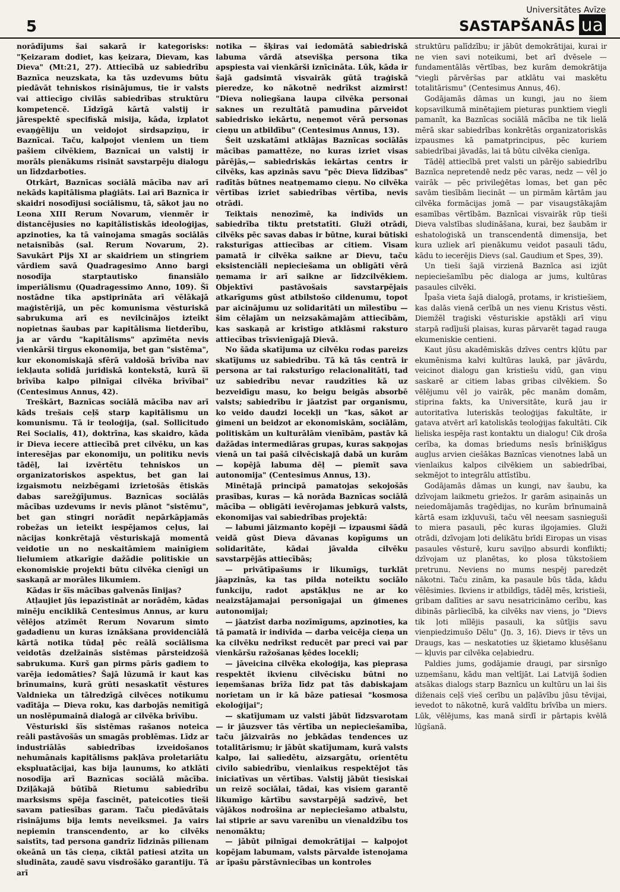5
Universitātes Avīze
SASTAPŠANĀS ua
norādījums šai sakarā ir kategorisks: "Ķeizaram dodiet, kas ķeizara, Dievam, kas Dieva" (Mt:21, 27). Attiecībā uz sabiedrību Baznīca neuzskata, ka tās uzdevums būtu piedāvāt tehniskos risinājumus, tie ir valsts vai attiecīgo civilās sabiedrības struktūru kompetencē. Līdzīgā kārtā valstij ir jārespektē specifiskā misija, kāda, izplatot evaņģēliju un veidojot sirdsapziņu, ir Baznīcai. Taču, kalpojot vieniem un tiem pašiem cilvēkiem, Baznīcai un valstij ir morāls pienākums risināt savstarpēju dialogu un līdzdarboties.
Otrkārt, Baznīcas sociālā mācība nav arī nekāds kapitālisma plaģiāts. Lai arī Baznīca ir skaidri nosodījusi sociālismu, tā, sākot jau no Leona XIII Rerum Novarum, vienmēr ir distancējusies no kapitālistiskās ideoloģijas, apzinoties, ka tā vainojama smagās sociālās netaisnībās (sal. Rerum Novarum, 2). Savukārt Pijs XI ar skaidriem un stingriem vārdiem savā Quadragesimo Anno bargi nosodīja starptautisko finansiālo imperiālismu (Quadragessimo Anno, 109). Šī nostādne tika apstiprināta arī vēlākajā maģistērijā, un pēc komunisma vēsturiskā sabrukuma arī es nevilcinājos izteikt nopietnas šaubas par kapitālisma lietderību, ja ar vārdu "kapitālisms" apzīmēta nevis vienkārši tirgus ekonomija, bet gan "sistēma", kur ekonomiskajā sfērā valdošā brīvība nav iekļauta solidā juridiskā kontekstā, kurā šī brīvība kalpo pilnīgai cilvēka brīvībai" (Centesimus Annus, 42).
Treškārt, Baznīcas sociālā mācība nav arī kāds trešais ceļš starp kapitālismu un komunismu. Tā ir teoloģija, (sal. Sollicitudo Rei Socialis, 41), doktrīna, kas skaidro, kāda ir Dieva iecere attiecībā pret cilvēku, un kas interesējas par ekonomiju, un politiku nevis tādēļ, lai izvērtētu tehniskos un organizatoriskos aspektus, bet gan lai izgaismotu neizbēgami izrietošās ētiskās dabas sarežģījumus. Baznīcas sociālās mācības uzdevums ir nevis plānot "sistēmu", bet gan stingri norādīt nepārkāpjamās robežas un ieteikt iespējamos ceļus, lai nācijas konkrētajā vēsturiskajā momentā veidotie un no neskaitāmiem mainīgiem lielumiem atkarīgie dažādie politiskie un ekonomiskie projekti būtu cilvēka cienīgi un saskaņā ar morāles likumiem.
Kādas ir šīs mācības galvenās līnijas?
Atļaujiet jūs iepazīstināt ar norādēm, kādas minēju enciklikā Centesimus Annus, ar kuru vēlējos atzīmēt Rerum Novarum simto gadadienu un kuras iznākšana providenciālā kārtā notika tūdaļ pēc reālā sociālisma veidotās dzelžainās sistēmas pārsteidzošā sabrukuma. Kurš gan pirms pāris gadiem to varēja iedomāties? Šajā lūzumā ir kaut kas brīnumains, kurā grūti nesaskatīt vēstures Valdnieka un tālredzīgā cilvēces notikumu vadītāja — Dieva roku, kas darbojās nemitīgā un noslēpumainā dialogā ar cilvēka brīvību.
Vēsturiski šīs sistēmas rašanos noteica reāli pastāvošās un smagās problēmas. Līdz ar industriālās sabiedrības izveidošanos nehumānais kapitālisms pakļāva proletariātu ekspluatācijai, kas bija ļaunums, ko atklāti nosodīja arī Baznīcas sociālā mācība. Dziļākajā būtībā Rietumu sabiedrību marksisms spēja fascinēt, pateicoties tieši savam patiesības garam. Taču piedāvātais risinājums bija lemts neveiksmei. Ja vairs nepiemin transcendento, ar ko cilvēks saistīts, tad persona gandrīz līdzinās pilienam okeānā un tās cieņa, ciktāl patiesi atzīta un sludināta, zaudē savu visdrošāko garantiju. Tā arī
notika — šķiras vai iedomātā sabiedriskā labuma vārdā atsevišķa persona tika apspiesta vai vienkārši iznīcināta. Lūk, kāda ir šajā gadsimtā visvairāk gūtā traģiskā pieredze, ko nākotnē nedrīkst aizmirst! "Dieva noliegšana laupa cilvēka personai saknes un rezultātā pamudina pārveidot sabiedrisko iekārtu, neņemot vērā personas cieņu un atbildību" (Centesimus Annus, 13).
Šeit uzskatāmi atklājas Baznīcas sociālās mācības pamattēze, no kuras izriet visas pārējās,— sabiedriskās iekārtas centrs ir cilvēks, kas apzinās savu "pēc Dieva līdzības" radītās būtnes neatņemamo cieņu. No cilvēka vērtības izriet sabiedrības vērtība, nevis otrādi.
Teiktais nenozīmē, ka indivīds un sabiedrība tiktu pretstatīti. Gluži otrādi, cilvēks pēc savas dabas ir būtne, kurai būtiski raksturīgas attiecības ar citiem. Visam pamatā ir cilvēka saikne ar Dievu, taču eksistenciāli nepieciešama un obligāti vērā ņemama ir arī saikne ar līdzcilvēkiem. Objektīvi pastāvošais savstarpējais atkarīgums gūst atbilstošo cildenumu, topot par aicinājumu uz solidaritāti un mīlestību — šim cēlajām un neizsakāmajām attiecībām, kas saskaņā ar kristīgo atklāsmi raksturo attiecības trīsvienīgajā Dievā.
No šāda skatījuma uz cilvēku rodas pareizs skatījums uz sabiedrību. Tā kā tās centrā ir persona ar tai raksturīgo relacionalitāti, tad uz sabiedrību nevar raudzīties kā uz bezveidīgu masu, ko beigu beigās absorbē valsts; sabiedrību ir jāatzīst par organismu, ko veido daudzi locekļi un "kas, sākot ar ģimeni un beidzot ar ekonomiskām, sociālām, politiskām un kulturālām vienībām, pastāv kā dažādas intermediāras grupas, kuras sakņojas vienā un tai pašā cilvēciskajā dabā un kurām — kopējā labuma dēļ — piemīt sava autonomija" (Centesimus Annus, 13).
Minētajā principā pamatojas sekojošās prasības, kuras — kā norāda Baznīcas sociālā mācība — obligāti ievērojamas jebkurā valsts, ekonomijas vai sabiedrības projektā:
— labumi jāizmanto kopēji — izpausmi šādā veidā gūst Dieva dāvanas kopīgums un solidaritāte, kādai jāvalda cilvēku savstarpējās attiecībās;
— privātīpašums ir likumīgs, turklāt jāapzinās, ka tas pilda noteiktu sociālo funkciju, radot apstākļus ne ar ko neaizstājamajai personīgajai un ģimenes autonomijai;
— jāatzīst darba nozīmīgums, apzinoties, ka tā pamatā ir indivīda — darba veicēja cieņa un ka cilvēku nedrīkst reducēt par preci vai par vienkāršu ražošanas ķēdes locekli;
— jāveicina cilvēka ekoloģija, kas pieprasa respektēt ikvienu cilvēcisku būtni no ieņemšanas brīža līdz pat tās dabiskajam norietam un ir kā bāze patiesai "kosmosa ekoloģijai";
— skatījumam uz valsti jābūt līdzsvarotam — ir jāuzsver tās vērtība un nepieciešamība, taču jāizvairās no jebkādas tendences uz totalitārismu; ir jābūt skatījumam, kurā valsts kalpo, lai saliedētu, aizsargātu, orientētu civilo sabiedrību, vienlaikus respektējot tās iniciatīvas un vērtības. Valstij jābūt tiesiskai un reizē sociālai, tādai, kas visiem garantē likumīgo kārtību savstarpējā sadzīvē, bet vājākos nodrošina ar nepieciešamo atbalstu, lai stiprie ar savu varenību un vienaldzību tos nenomāktu;
— jābūt pilnīgai demokrātijai — kalpojot kopējam labumam, valsts pārvalde īstenojama ar īpašu pārstāvniecības un kontroles
struktūru palīdzību; ir jābūt demokrātijai, kurai ir ne vien savi noteikumi, bet arī dvēsele — fundamentālās vērtības, bez kurām demokrātija "viegli pārvēršas par atklātu vai maskētu totalitārismu" (Centesimus Annus, 46).
Godājamās dāmas un kungi, jau no šiem kopsavilkumā minētajiem pieturas punktiem viegli pamanīt, ka Baznīcas sociālā mācība ne tik lielā mērā skar sabiedrības konkrētās organizatoriskās izpausmes kā pamatprincipus, pēc kuriem sabiedrībai jāvadās, lai tā būtu cilvēka cienīga.
Tādēļ attiecībā pret valsti un pārējo sabiedrību Baznīca nepretendē nedz pēc varas, nedz — vēl jo vairāk — pēc privileģētas lomas, bet gan pēc savām tiesībām liecināt — un pirmām kārtām jau cilvēka formācijas jomā — par visaugstākajām esamības vērtībām. Baznīcai visvairāk rūp tieši Dieva valstības sludināšana, kurai, bez šaubām ir eshatoloģiskā un transcendentā dimensija, bet kura uzliek arī pienākumu veidot pasauli tādu, kādu to iecerējis Dievs (sal. Gaudium et Spes, 39).
Un tieši šajā virzienā Baznīca asi izjūt nepieciešamību pēc dialoga ar jums, kultūras pasaules cilvēki.
Īpaša vieta šajā dialogā, protams, ir kristiešiem, kas dalās vienā cerībā un nes vienu Kristus vēsti. Diemžēl traģiski vēsturiskie apstākļi arī viņu starpā radījuši plaisas, kuras pārvarēt tagad rauga ekumeniskie centieni.
Kaut jūsu akadēmiskās dzīves centrs kļūtu par ekumēnisma kalvi kultūras laukā, par jāvārdu, veicinot dialogu gan kristiešu vidū, gan viņu saskarē ar citiem labas gribas cilvēkiem. Šo vēlējumu vēl jo vairāk, pēc manām domām, stiprina fakts, ka Universitāte, kurā jau ir autoritatīva luteriskās teoloģijas fakultāte, ir gatava atvērt arī katoliskās teoloģijas fakultāti. Cik lieliska iespēja rast kontaktu un dialogu! Cik droša cerība, ka domas briedums nesīs brīnišķīgus augļus arvien ciešākas Baznīcas vienotnes labā un vienlaikus kalpos cilvēkiem un sabiedrībai, sekmējot to integrālu attīstību.
Godājamās dāmas un kungi, nav šaubu, ka dzīvojam laikmetu griežos. Ir garām asiņainās un neiedomājamās traģēdijas, no kurām brīnumainā kārtā esam izkļuvuši, taču vēl neesam sasnieguši to miera pasauli, pēc kuras ilgojamies. Gluži otrādi, dzīvojam ļoti delikātu brīdi Eiropas un visas pasaules vēsturē, kuru saviļņo absurdi konflikti; dzīvojam uz planētas, ko plosa tūkstošiem pretrunu. Neviens no mums nespēj paredzēt nākotni. Taču zinām, ka pasaule būs tāda, kādu vēlēsimies. Ikviens ir atbildīgs, tādēļ mēs, kristieši, gribam dalīties ar savu nesatricināmo cerību, kas dibinās pārliecībā, ka cilvēks nav viens, jo "Dievs tik ļoti mīlējis pasauli, ka sūtījis savu vienpiedzimušo Dēlu" (Jņ. 3, 16). Dievs ir tēvs un Draugs, kas — neskatoties uz šķietamo klusēšanu — kļuvis par cilvēka ceļabiedru.
Paldies jums, godājamie draugi, par sirsnīgo uzņemšanu, kādu man veltījāt. Lai Latvijā šodien atsākas dialogs starp Baznīcu un kultūru un lai šis diženais ceļš vieš cerību un paļāvību jūsu tēvijai, ievedot to nākotnē, kurā valdītu brīvība un miers. Lūk, vēlējums, kas manā sirdī ir pārtapis kvēlā lūgšanā.